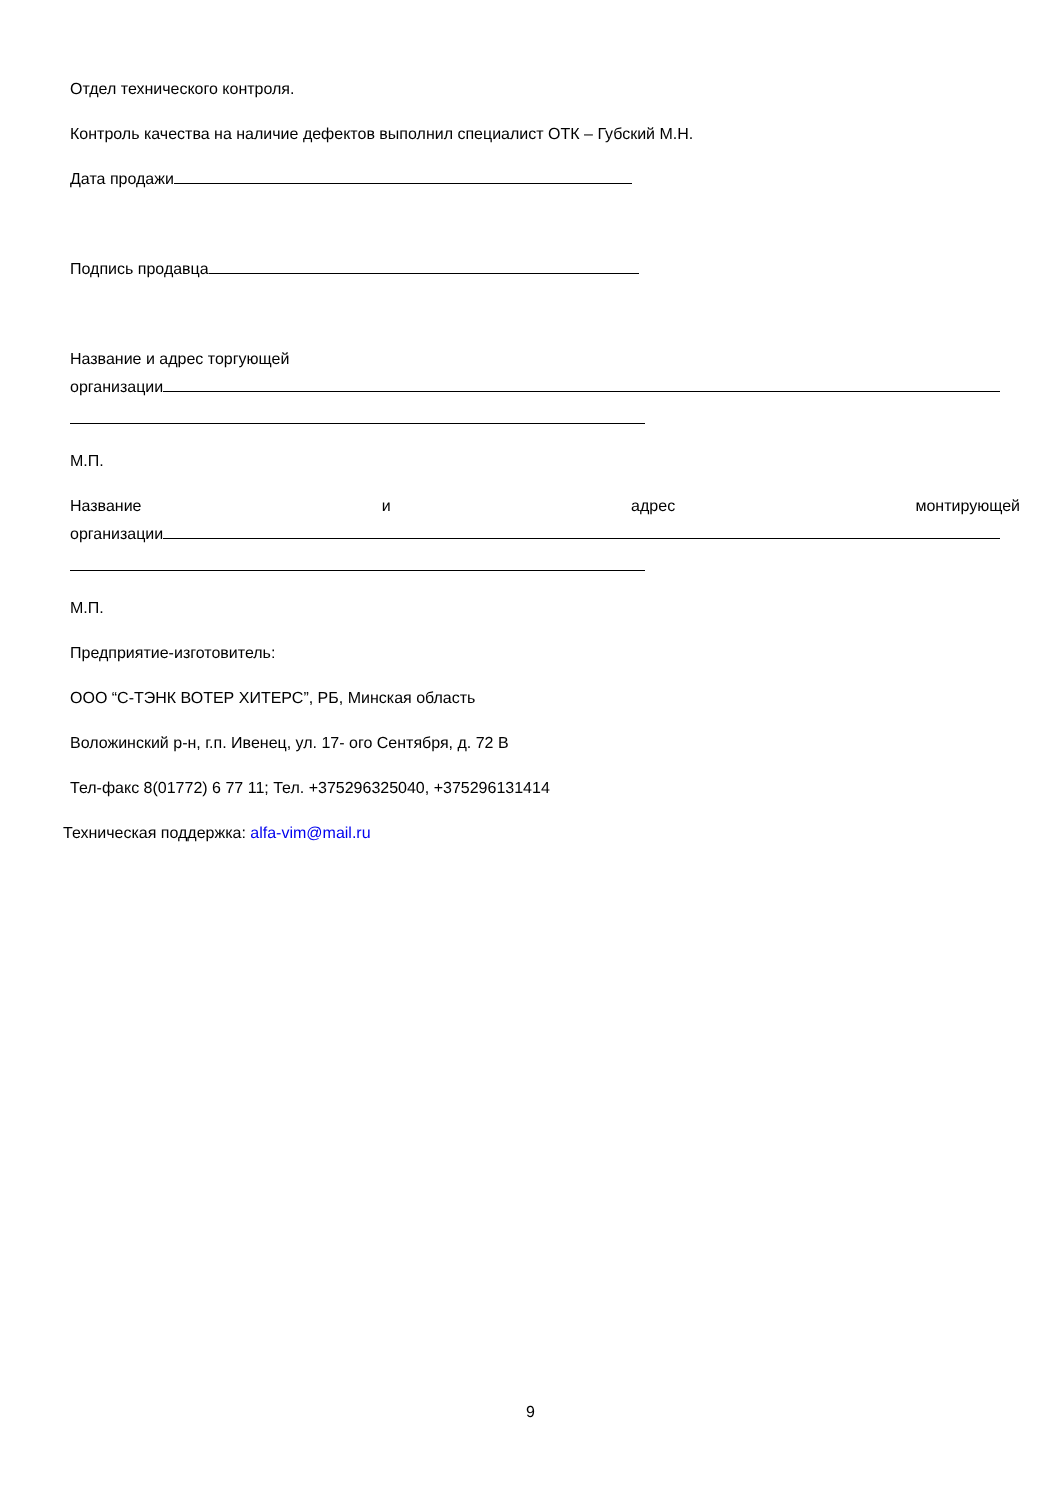Отдел технического контроля.
Контроль качества на наличие дефектов выполнил специалист ОТК – Губский М.Н.
Дата продажи
Подпись продавца
Название и адрес торгующей
организации
М.П.
Название и адрес монтирующей
организации
М.П.
Предприятие-изготовитель:
ООО “С-ТЭНК ВОТЕР ХИТЕРС”, РБ, Минская область
Воложинский р-н, г.п. Ивенец, ул. 17- ого Сентября, д. 72 В
Тел-факс 8(01772) 6 77 11; Тел. +375296325040, +375296131414
Техническая поддержка: alfa-vim@mail.ru
9